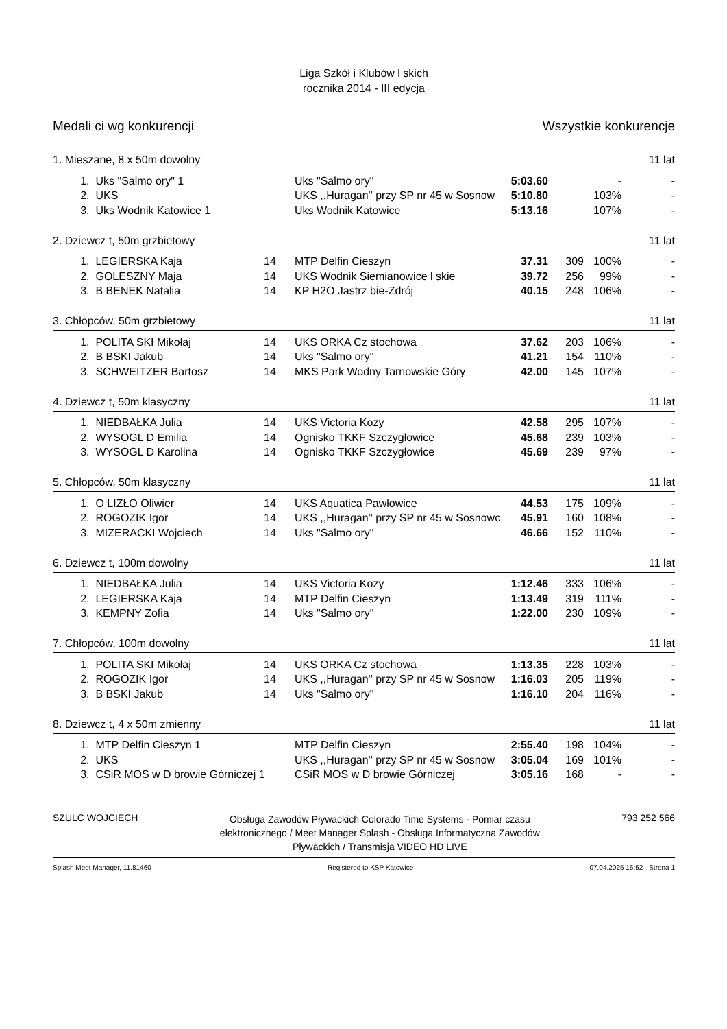Liga Szkół i Klubów l skich
rocznika 2014 - III edycja
Medali ci wg konkurencji Wszystkie konkurencje
1. Mieszane, 8 x 50m dowolny 11 lat
| 1. | Uks "Salmo ory" 1 | | Uks "Salmo ory" | 5:03.60 | | - | - |
| 2. | UKS | | UKS ,,Huragan'' przy SP nr 45 w Sosnow | 5:10.80 | | 103% | - |
| 3. | Uks Wodnik Katowice 1 | | Uks Wodnik Katowice | 5:13.16 | | 107% | - |
2. Dziewcz t, 50m grzbietowy 11 lat
| 1. | LEGIERSKA Kaja | 14 | MTP Delfin Cieszyn | 37.31 | 309 | 100% | - |
| 2. | GOLESZNY Maja | 14 | UKS Wodnik Siemianowice l skie | 39.72 | 256 | 99% | - |
| 3. | B BENEK Natalia | 14 | KP H2O Jastrz bie-Zdrój | 40.15 | 248 | 106% | - |
3. Chłopców, 50m grzbietowy 11 lat
| 1. | POLITA SKI Mikołaj | 14 | UKS ORKA Cz stochowa | 37.62 | 203 | 106% | - |
| 2. | B BSKI Jakub | 14 | Uks "Salmo ory" | 41.21 | 154 | 110% | - |
| 3. | SCHWEITZER Bartosz | 14 | MKS Park Wodny Tarnowskie Góry | 42.00 | 145 | 107% | - |
4. Dziewcz t, 50m klasyczny 11 lat
| 1. | NIEDBAŁKA Julia | 14 | UKS Victoria Kozy | 42.58 | 295 | 107% | - |
| 2. | WYSOGL D Emilia | 14 | Ognisko TKKF Szczygłowice | 45.68 | 239 | 103% | - |
| 3. | WYSOGL D Karolina | 14 | Ognisko TKKF Szczygłowice | 45.69 | 239 | 97% | - |
5. Chłopców, 50m klasyczny 11 lat
| 1. | O LIZŁO Oliwier | 14 | UKS Aquatica Pawłowice | 44.53 | 175 | 109% | - |
| 2. | ROGOZIK Igor | 14 | UKS ,,Huragan'' przy SP nr 45 w Sosnowc | 45.91 | 160 | 108% | - |
| 3. | MIZERACKI Wojciech | 14 | Uks "Salmo ory" | 46.66 | 152 | 110% | - |
6. Dziewcz t, 100m dowolny 11 lat
| 1. | NIEDBAŁKA Julia | 14 | UKS Victoria Kozy | 1:12.46 | 333 | 106% | - |
| 2. | LEGIERSKA Kaja | 14 | MTP Delfin Cieszyn | 1:13.49 | 319 | 111% | - |
| 3. | KEMPNY Zofia | 14 | Uks "Salmo ory" | 1:22.00 | 230 | 109% | - |
7. Chłopców, 100m dowolny 11 lat
| 1. | POLITA SKI Mikołaj | 14 | UKS ORKA Cz stochowa | 1:13.35 | 228 | 103% | - |
| 2. | ROGOZIK Igor | 14 | UKS ,,Huragan'' przy SP nr 45 w Sosnow | 1:16.03 | 205 | 119% | - |
| 3. | B BSKI Jakub | 14 | Uks "Salmo ory" | 1:16.10 | 204 | 116% | - |
8. Dziewcz t, 4 x 50m zmienny 11 lat
| 1. | MTP Delfin Cieszyn 1 | | MTP Delfin Cieszyn | 2:55.40 | 198 | 104% | - |
| 2. | UKS | | UKS ,,Huragan'' przy SP nr 45 w Sosnow | 3:05.04 | 169 | 101% | - |
| 3. | CSiR MOS w D browie Górniczej 1 | | CSiR MOS w D browie Górniczej | 3:05.16 | 168 | - | - |
SZULC WOJCIECH Obsługa Zawodów Pływackich Colorado Time Systems - Pomiar czasu elektronicznego / Meet Manager Splash - Obsługa Informatyczna Zawodów Pływackich / Transmisja VIDEO HD LIVE 793 252 566
Splash Meet Manager, 11.81460 Registered to KSP Katowice 07.04.2025 15:52 - Strona 1